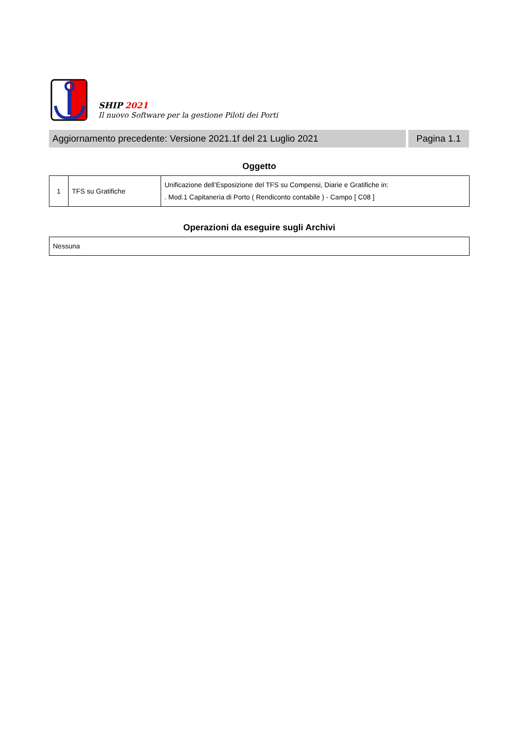SHIP 2021
Il nuovo Software per la gestione Piloti dei Porti
Aggiornamento precedente: Versione 2021.1f del 21 Luglio 2021
Pagina 1.1
Oggetto
| 1 | TFS su Gratifiche | Unificazione dell’Esposizione del TFS su Compensi, Diarie e Gratifiche in: . Mod.1 Capitaneria di Porto ( Rendiconto contabile ) - Campo [ C08 ] |
Operazioni da eseguire sugli Archivi
| Nessuna |